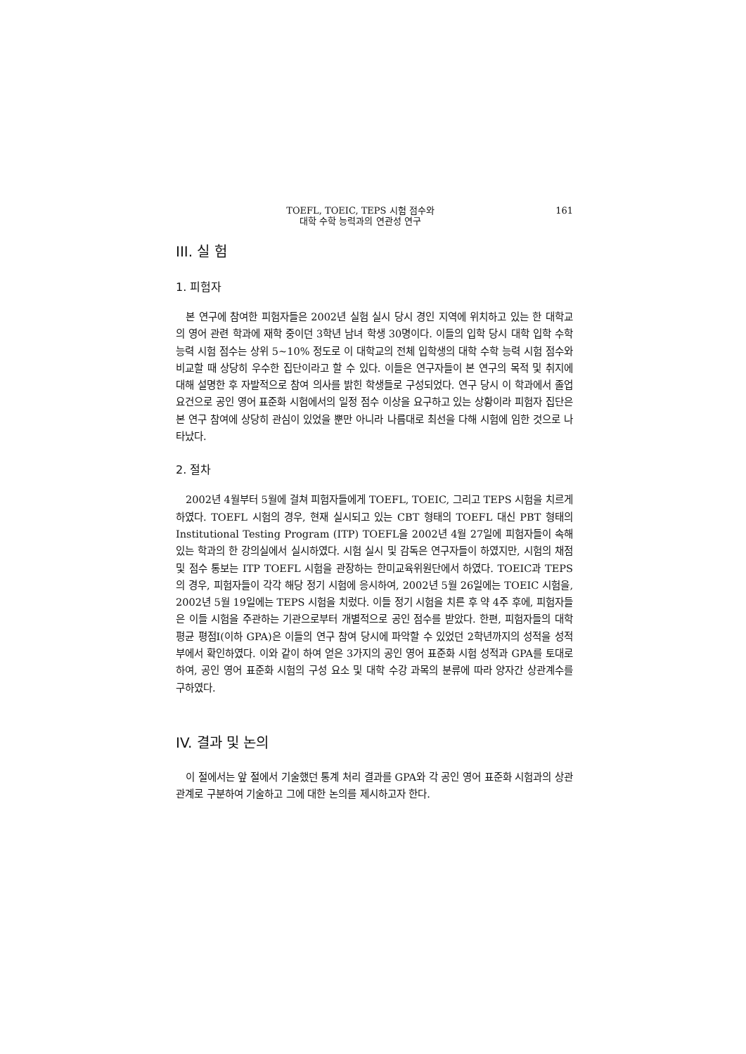TOEFL, TOEIC, TEPS 시험 점수와
대학 수학 능력과의 연관성 연구
161
III. 실 험
1. 피험자
본 연구에 참여한 피험자들은 2002년 실험 실시 당시 경인 지역에 위치하고 있는 한 대학교의 영어 관련 학과에 재학 중이던 3학년 남녀 학생 30명이다. 이들의 입학 당시 대학 입학 수학 능력 시험 점수는 상위 5~10% 정도로 이 대학교의 전체 입학생의 대학 수학 능력 시험 점수와 비교할 때 상당히 우수한 집단이라고 할 수 있다. 이들은 연구자들이 본 연구의 목적 및 취지에 대해 설명한 후 자발적으로 참여 의사를 밝힌 학생들로 구성되었다. 연구 당시 이 학과에서 졸업 요건으로 공인 영어 표준화 시험에서의 일정 점수 이상을 요구하고 있는 상황이라 피험자 집단은 본 연구 참여에 상당히 관심이 있었을 뿐만 아니라 나름대로 최선을 다해 시험에 임한 것으로 나타났다.
2. 절차
2002년 4월부터 5월에 걸쳐 피험자들에게 TOEFL, TOEIC, 그리고 TEPS 시험을 치르게 하였다. TOEFL 시험의 경우, 현재 실시되고 있는 CBT 형태의 TOEFL 대신 PBT 형태의 Institutional Testing Program (ITP) TOEFL을 2002년 4월 27일에 피험자들이 속해 있는 학과의 한 강의실에서 실시하였다. 시험 실시 및 감독은 연구자들이 하였지만, 시험의 채점 및 점수 통보는 ITP TOEFL 시험을 관장하는 한미교육위원단에서 하였다. TOEIC과 TEPS의 경우, 피험자들이 각각 해당 정기 시험에 응시하여, 2002년 5월 26일에는 TOEIC 시험을, 2002년 5월 19일에는 TEPS 시험을 치렀다. 이들 정기 시험을 치른 후 약 4주 후에, 피험자들은 이들 시험을 주관하는 기관으로부터 개별적으로 공인 점수를 받았다. 한편, 피험자들의 대학 평균 평점I(이하 GPA)은 이들의 연구 참여 당시에 파악할 수 있었던 2학년까지의 성적을 성적부에서 확인하였다. 이와 같이 하여 얻은 3가지의 공인 영어 표준화 시험 성적과 GPA를 토대로 하여, 공인 영어 표준화 시험의 구성 요소 및 대학 수강 과목의 분류에 따라 양자간 상관계수를 구하였다.
IV. 결과 및 논의
이 절에서는 앞 절에서 기술했던 통계 처리 결과를 GPA와 각 공인 영어 표준화 시험과의 상관 관계로 구분하여 기술하고 그에 대한 논의를 제시하고자 한다.